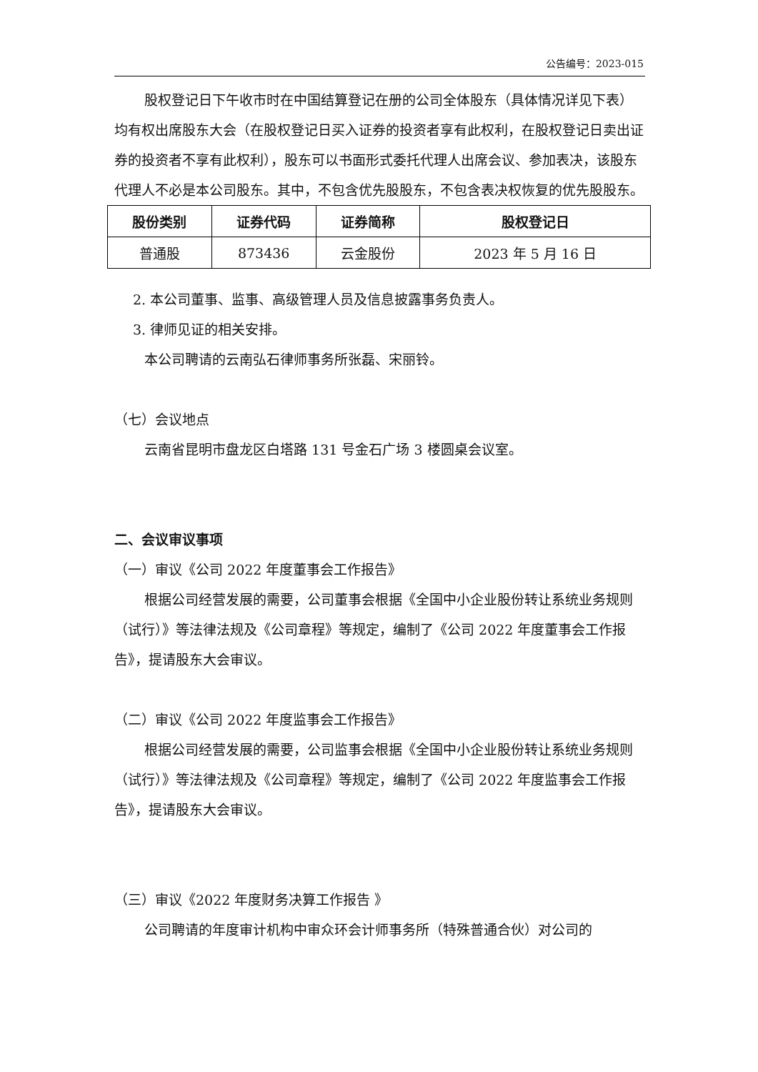公告编号：2023-015
股权登记日下午收市时在中国结算登记在册的公司全体股东（具体情况详见下表）均有权出席股东大会（在股权登记日买入证券的投资者享有此权利，在股权登记日卖出证券的投资者不享有此权利），股东可以书面形式委托代理人出席会议、参加表决，该股东代理人不必是本公司股东。其中，不包含优先股股东，不包含表决权恢复的优先股股东。
| 股份类别 | 证券代码 | 证券简称 | 股权登记日 |
| --- | --- | --- | --- |
| 普通股 | 873436 | 云金股份 | 2023 年 5 月 16 日 |
2. 本公司董事、监事、高级管理人员及信息披露事务负责人。
3. 律师见证的相关安排。
本公司聘请的云南弘石律师事务所张磊、宋丽铃。
（七）会议地点
云南省昆明市盘龙区白塔路 131 号金石广场 3 楼圆桌会议室。
二、会议审议事项
（一）审议《公司 2022 年度董事会工作报告》
根据公司经营发展的需要，公司董事会根据《全国中小企业股份转让系统业务规则（试行）》等法律法规及《公司章程》等规定，编制了《公司 2022 年度董事会工作报告》，提请股东大会审议。
（二）审议《公司 2022 年度监事会工作报告》
根据公司经营发展的需要，公司监事会根据《全国中小企业股份转让系统业务规则（试行）》等法律法规及《公司章程》等规定，编制了《公司 2022 年度监事会工作报告》，提请股东大会审议。
（三）审议《2022 年度财务决算工作报告 》
公司聘请的年度审计机构中审众环会计师事务所（特殊普通合伙）对公司的